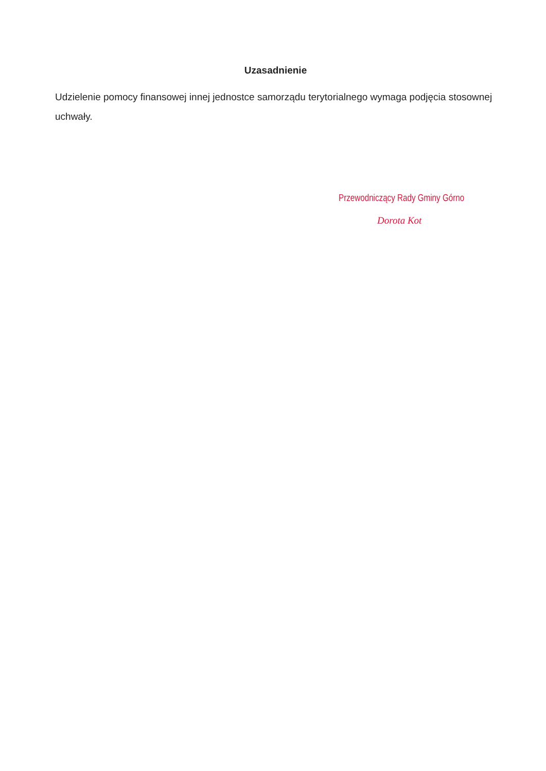Uzasadnienie
Udzielenie pomocy finansowej innej jednostce samorządu terytorialnego wymaga podjęcia stosownej uchwały.
Przewodniczący Rady Gminy Górno
Dorota Kot